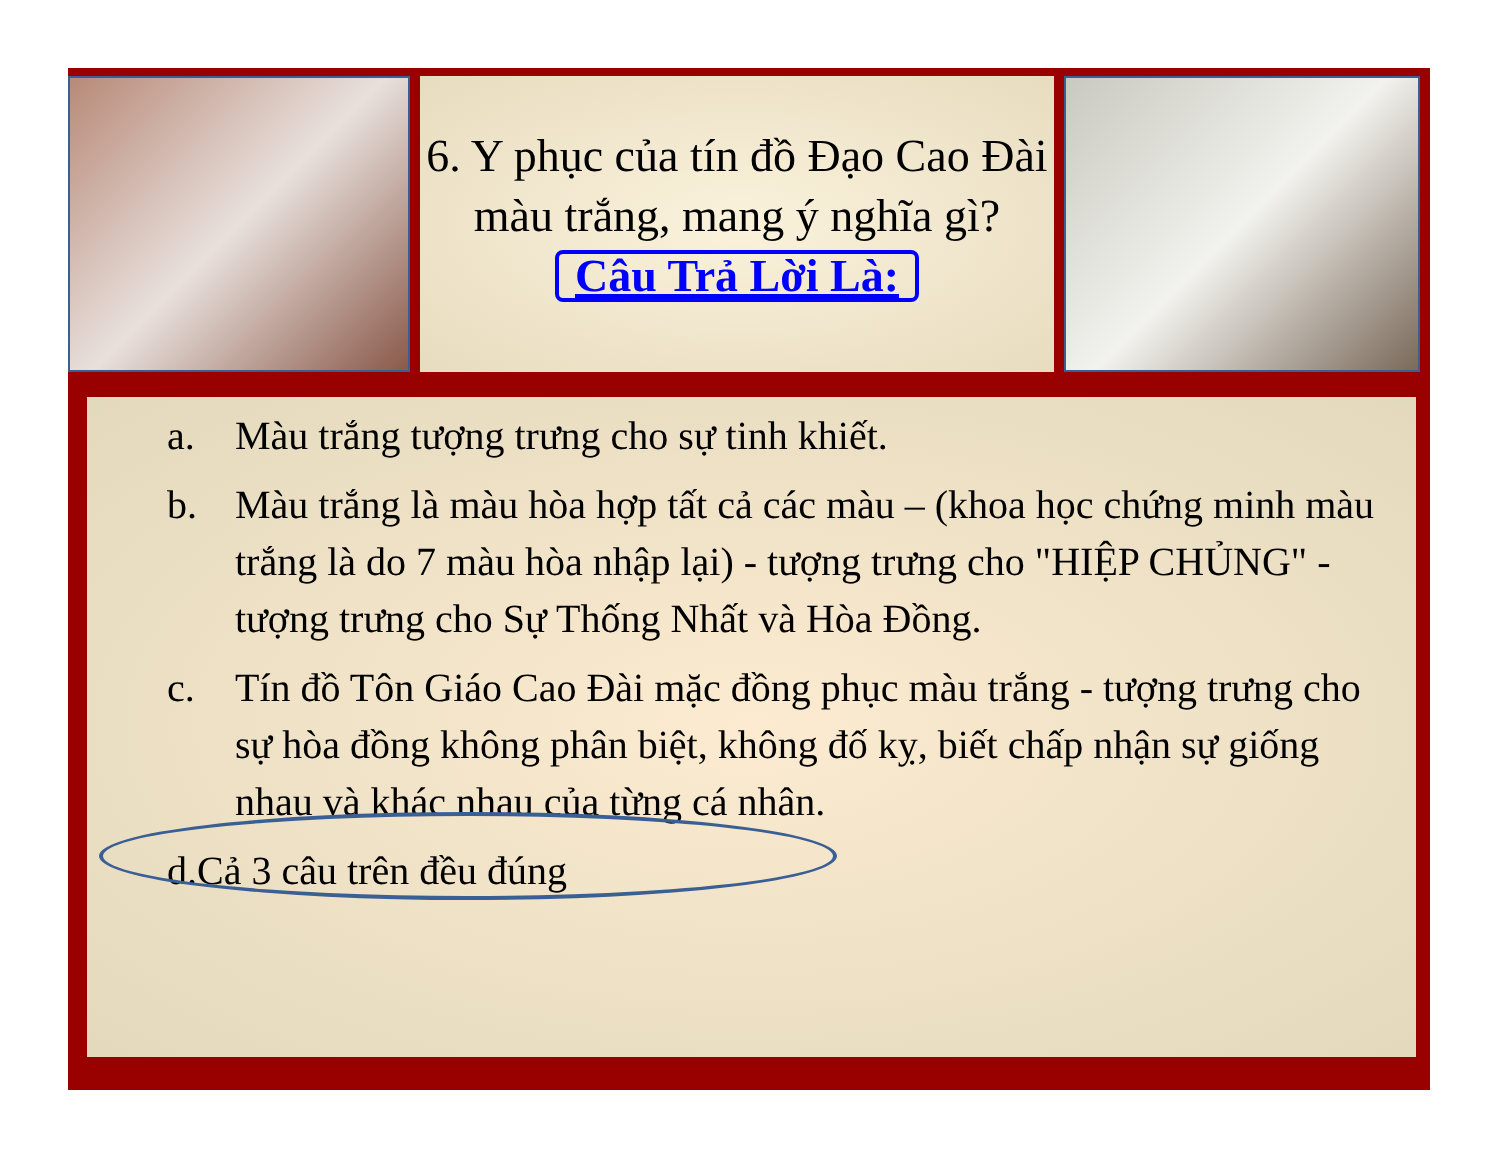6. Y phục của tín đồ Đạo Cao Đài màu trắng, mang ý nghĩa gì?
Câu Trả Lời Là:
a. Màu trắng tượng trưng cho sự tinh khiết.
b. Màu trắng là màu hòa hợp tất cả các màu – (khoa học chứng minh màu trắng là do 7 màu hòa nhập lại) - tượng trưng cho "HIỆP CHỦNG" - tượng trưng cho Sự Thống Nhất và Hòa Đồng.
c. Tín đồ Tôn Giáo Cao Đài mặc đồng phục màu trắng - tượng trưng cho sự hòa đồng không phân biệt, không đố kỵ, biết chấp nhận sự giống nhau và khác nhau của từng cá nhân.
d. Cả 3 câu trên đều đúng